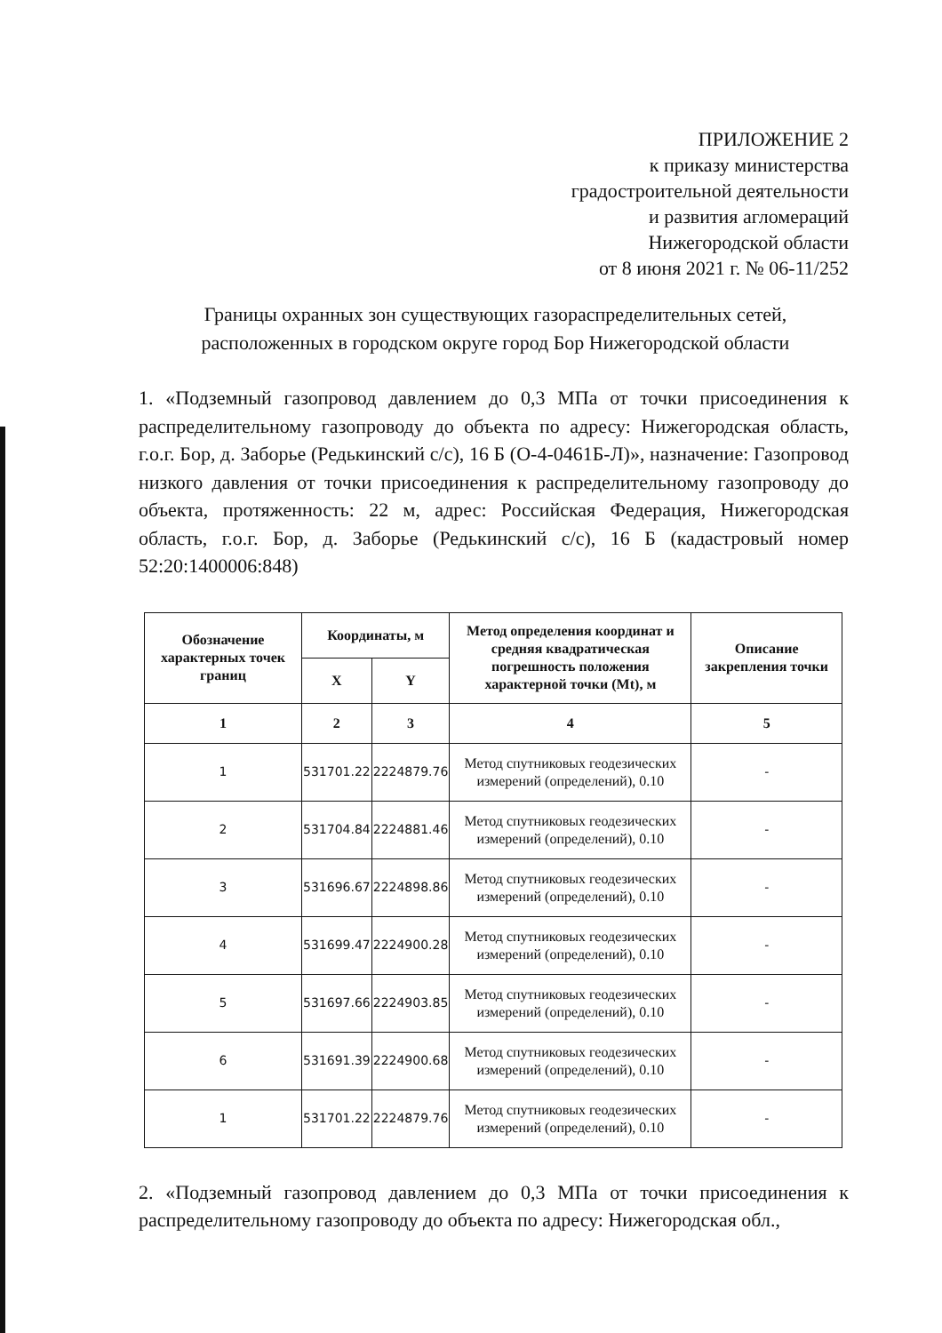ПРИЛОЖЕНИЕ 2
к приказу министерства
градостроительной деятельности
и развития агломераций
Нижегородской области
от 8 июня 2021 г. № 06-11/252
Границы охранных зон существующих газораспределительных сетей, расположенных в городском округе город Бор Нижегородской области
1. «Подземный газопровод давлением до 0,3 МПа от точки присоединения к распределительному газопроводу до объекта по адресу: Нижегородская область, г.о.г. Бор, д. Заборье (Редькинский с/с), 16 Б (О-4-0461Б-Л)», назначение: Газопровод низкого давления от точки присоединения к распределительному газопроводу до объекта, протяженность: 22 м, адрес: Российская Федерация, Нижегородская область, г.о.г. Бор, д. Заборье (Редькинский с/с), 16 Б (кадастровый номер 52:20:1400006:848)
| Обозначение характерных точек границ | Координаты, м | | Метод определения координат и средняя квадратическая погрешность положения характерной точки (Mt), м | Описание закрепления точки |
| --- | --- | --- | --- | --- |
| | X | Y | | |
| 1 | 2 | 3 | 4 | 5 |
| 1 | 531701.22 | 2224879.76 | Метод спутниковых геодезических измерений (определений), 0.10 | - |
| 2 | 531704.84 | 2224881.46 | Метод спутниковых геодезических измерений (определений), 0.10 | - |
| 3 | 531696.67 | 2224898.86 | Метод спутниковых геодезических измерений (определений), 0.10 | - |
| 4 | 531699.47 | 2224900.28 | Метод спутниковых геодезических измерений (определений), 0.10 | - |
| 5 | 531697.66 | 2224903.85 | Метод спутниковых геодезических измерений (определений), 0.10 | - |
| 6 | 531691.39 | 2224900.68 | Метод спутниковых геодезических измерений (определений), 0.10 | - |
| 1 | 531701.22 | 2224879.76 | Метод спутниковых геодезических измерений (определений), 0.10 | - |
2. «Подземный газопровод давлением до 0,3 МПа от точки присоединения к распределительному газопроводу до объекта по адресу: Нижегородская обл.,